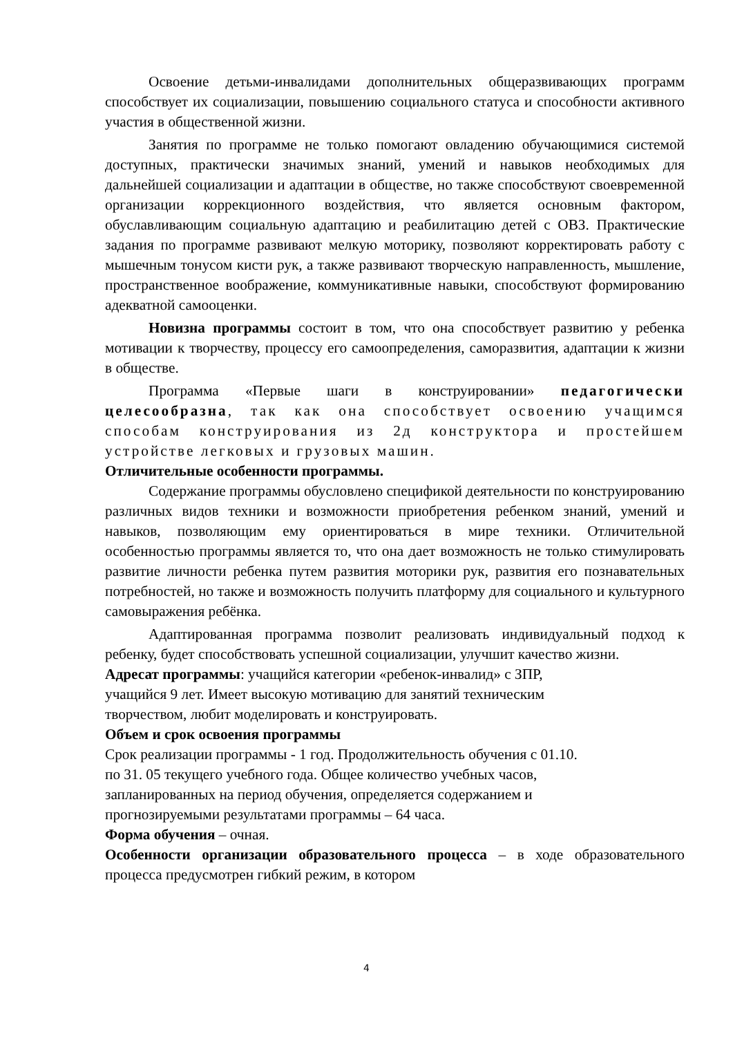Освоение детьми-инвалидами дополнительных общеразвивающих программ способствует их социализации, повышению социального статуса и способности активного участия в общественной жизни.
Занятия по программе не только помогают овладению обучающимися системой доступных, практически значимых знаний, умений и навыков необходимых для дальнейшей социализации и адаптации в обществе, но также способствуют своевременной организации коррекционного воздействия, что является основным фактором, обуславливающим социальную адаптацию и реабилитацию детей с ОВЗ. Практические задания по программе развивают мелкую моторику, позволяют корректировать работу с мышечным тонусом кисти рук, а также развивают творческую направленность, мышление, пространственное воображение, коммуникативные навыки, способствуют формированию адекватной самооценки.
Новизна программы состоит в том, что она способствует развитию у ребенка мотивации к творчеству, процессу его самоопределения, саморазвития, адаптации к жизни в обществе.
Программа «Первые шаги в конструировании» педагогически целесообразна, так как она способствует освоению учащимся способам конструирования из 2д конструктора и простейшем устройстве легковых и грузовых машин.
Отличительные особенности программы.
Содержание программы обусловлено спецификой деятельности по конструированию различных видов техники и возможности приобретения ребенком знаний, умений и навыков, позволяющим ему ориентироваться в мире техники. Отличительной особенностью программы является то, что она дает возможность не только стимулировать развитие личности ребенка путем развития моторики рук, развития его познавательных потребностей, но также и возможность получить платформу для социального и культурного самовыражения ребёнка.
Адаптированная программа позволит реализовать индивидуальный подход к ребенку, будет способствовать успешной социализации, улучшит качество жизни.
Адресат программы: учащийся категории «ребенок-инвалид» с ЗПР,
учащийся 9 лет. Имеет высокую мотивацию для занятий техническим
творчеством, любит моделировать и конструировать.
Объем и срок освоения программы
Срок реализации программы - 1 год. Продолжительность обучения с 01.10.
по 31. 05 текущего учебного года. Общее количество учебных часов,
запланированных на период обучения, определяется содержанием и
прогнозируемыми результатами программы – 64 часа.
Форма обучения – очная.
Особенности организации образовательного процесса – в ходе образовательного процесса предусмотрен гибкий режим, в котором
4